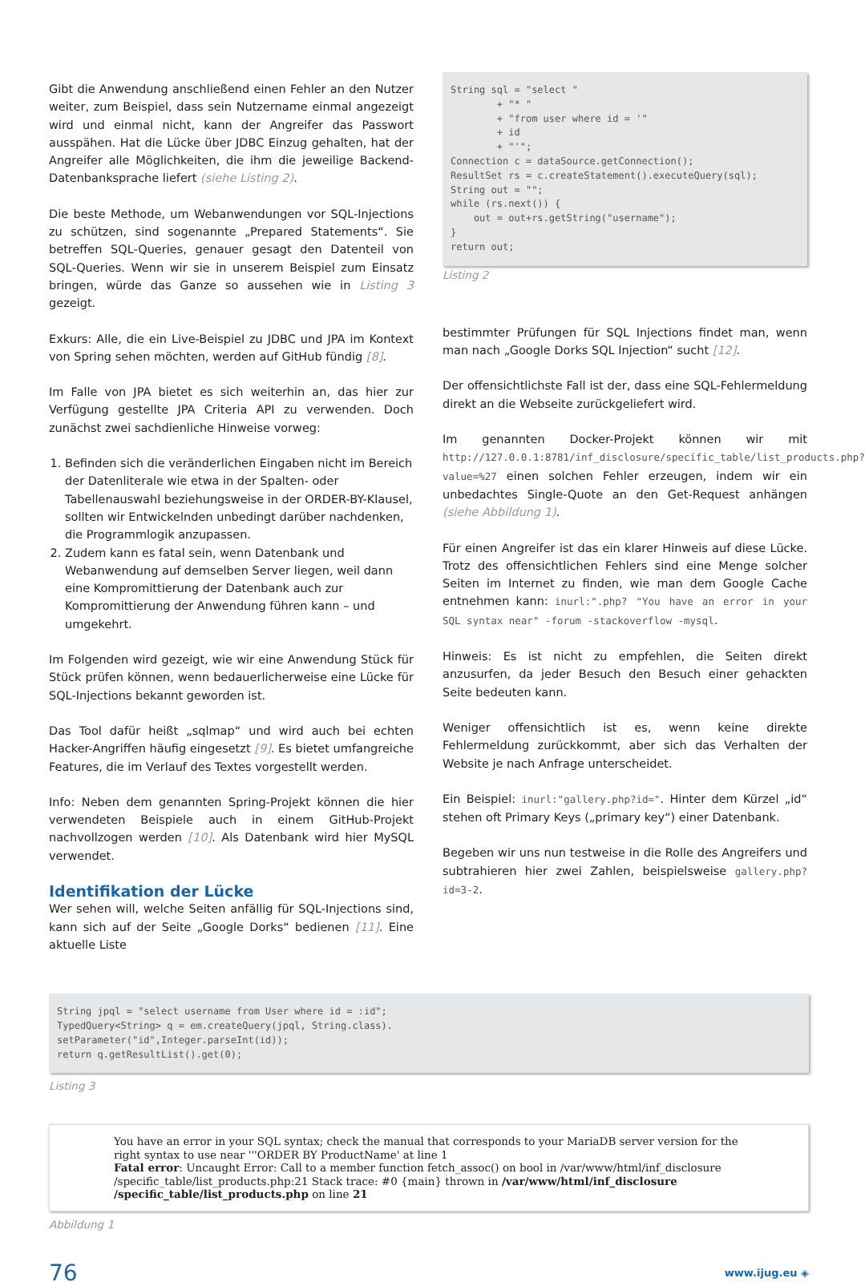Gibt die Anwendung anschließend einen Fehler an den Nutzer weiter, zum Beispiel, dass sein Nutzername einmal angezeigt wird und einmal nicht, kann der Angreifer das Passwort ausspähen. Hat die Lücke über JDBC Einzug gehalten, hat der Angreifer alle Möglichkeiten, die ihm die jeweilige Backend-Datenbanksprache liefert (siehe Listing 2).
Die beste Methode, um Webanwendungen vor SQL-Injections zu schützen, sind sogenannte „Prepared Statements“. Sie betreffen SQL-Queries, genauer gesagt den Datenteil von SQL-Queries. Wenn wir sie in unserem Beispiel zum Einsatz bringen, würde das Ganze so aussehen wie in Listing 3 gezeigt.
Exkurs: Alle, die ein Live-Beispiel zu JDBC und JPA im Kontext von Spring sehen möchten, werden auf GitHub fündig [8].
Im Falle von JPA bietet es sich weiterhin an, das hier zur Verfügung gestellte JPA Criteria API zu verwenden. Doch zunächst zwei sachdienliche Hinweise vorweg:
1. Befinden sich die veränderlichen Eingaben nicht im Bereich der Datenliterale wie etwa in der Spalten- oder Tabellenauswahl beziehungsweise in der ORDER-BY-Klausel, sollten wir Entwickelnden unbedingt darüber nachdenken, die Programmlogik anzupassen.
2. Zudem kann es fatal sein, wenn Datenbank und Webanwendung auf demselben Server liegen, weil dann eine Kompromittierung der Datenbank auch zur Kompromittierung der Anwendung führen kann – und umgekehrt.
Im Folgenden wird gezeigt, wie wir eine Anwendung Stück für Stück prüfen können, wenn bedauerlicherweise eine Lücke für SQL-Injections bekannt geworden ist.
Das Tool dafür heißt „sqlmap“ und wird auch bei echten Hacker-Angriffen häufig eingesetzt [9]. Es bietet umfangreiche Features, die im Verlauf des Textes vorgestellt werden.
Info: Neben dem genannten Spring-Projekt können die hier verwendeten Beispiele auch in einem GitHub-Projekt nachvollzogen werden [10]. Als Datenbank wird hier MySQL verwendet.
Identifikation der Lücke
Wer sehen will, welche Seiten anfällig für SQL-Injections sind, kann sich auf der Seite „Google Dorks“ bedienen [11]. Eine aktuelle Liste
String sql = "select "
        + "* "
        + "from user where id = '"
        + id
        + "'";
Connection c = dataSource.getConnection();
ResultSet rs = c.createStatement().executeQuery(sql);
String out = "";
while (rs.next()) {
    out = out+rs.getString("username");
}
return out;
Listing 2
bestimmter Prüfungen für SQL Injections findet man, wenn man nach „Google Dorks SQL Injection“ sucht [12].
Der offensichtlichste Fall ist der, dass eine SQL-Fehlermeldung direkt an die Webseite zurückgeliefert wird.
Im genannten Docker-Projekt können wir mit http://127.0.0.1:8781/inf_disclosure/specific_table/list_products.php?value=%27 einen solchen Fehler erzeugen, indem wir ein unbedachtes Single-Quote an den Get-Request anhängen (siehe Abbildung 1).
Für einen Angreifer ist das ein klarer Hinweis auf diese Lücke. Trotz des offensichtlichen Fehlers sind eine Menge solcher Seiten im Internet zu finden, wie man dem Google Cache entnehmen kann: inurl:".php? "You have an error in your SQL syntax near" -forum -stackoverflow -mysql.
Hinweis: Es ist nicht zu empfehlen, die Seiten direkt anzusurfen, da jeder Besuch den Besuch einer gehackten Seite bedeuten kann.
Weniger offensichtlich ist es, wenn keine direkte Fehlermeldung zurückkommt, aber sich das Verhalten der Website je nach Anfrage unterscheidet.
Ein Beispiel: inurl:"gallery.php?id=". Hinter dem Kürzel „id“ stehen oft Primary Keys („primary key“) einer Datenbank.
Begeben wir uns nun testweise in die Rolle des Angreifers und subtrahieren hier zwei Zahlen, beispielsweise gallery.php?id=3-2.
String jpql = "select username from User where id = :id";
TypedQuery<String> q = em.createQuery(jpql, String.class).
setParameter("id",Integer.parseInt(id));
return q.getResultList().get(0);
Listing 3
You have an error in your SQL syntax; check the manual that corresponds to your MariaDB server version for the right syntax to use near '''ORDER BY ProductName' at line 1
Fatal error: Uncaught Error: Call to a member function fetch_assoc() on bool in /var/www/html/inf_disclosure /specific_table/list_products.php:21 Stack trace: #0 {main} thrown in /var/www/html/inf_disclosure /specific_table/list_products.php on line 21
Abbildung 1
76 www.ijug.eu ◈